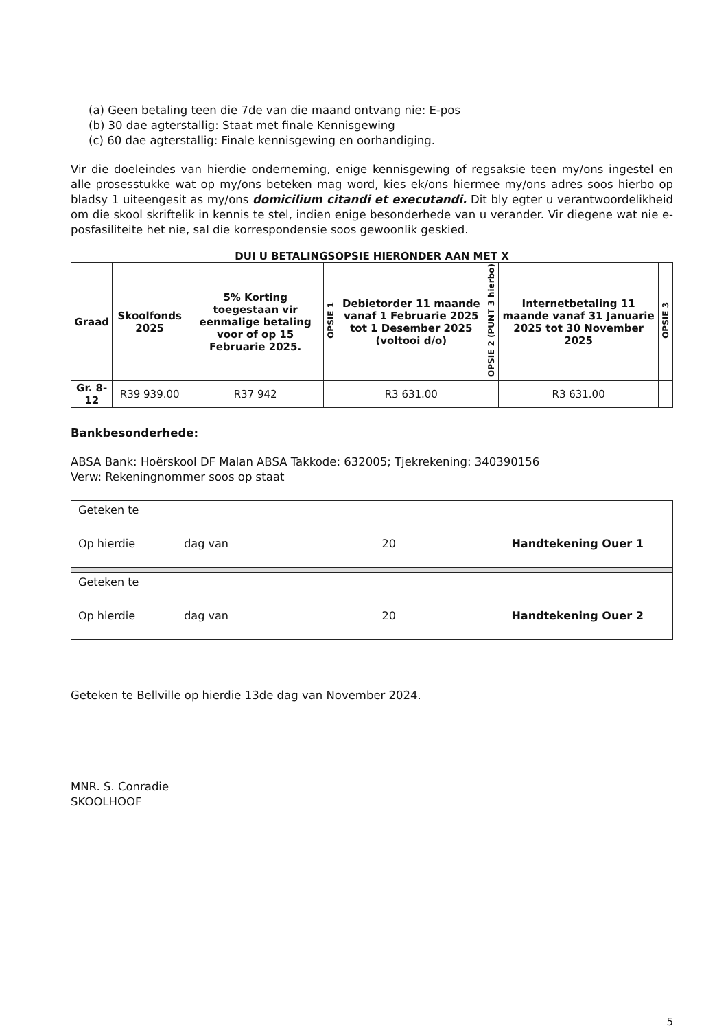(a) Geen betaling teen die 7de van die maand ontvang nie: E-pos
(b) 30 dae agterstallig: Staat met finale Kennisgewing
(c) 60 dae agterstallig: Finale kennisgewing en oorhandiging.
Vir die doeleindes van hierdie onderneming, enige kennisgewing of regsaksie teen my/ons ingestel en alle prosesstukke wat op my/ons beteken mag word, kies ek/ons hiermee my/ons adres soos hierbo op bladsy 1 uiteengesit as my/ons domicilium citandi et executandi. Dit bly egter u verantwoordelikheid om die skool skriftelik in kennis te stel, indien enige besonderhede van u verander. Vir diegene wat nie e-posfasiliteite het nie, sal die korrespondensie soos gewoonlik geskied.
DUI U BETALINGSOPSIE HIERONDER AAN MET X
| Graad | Skoolfonds 2025 | 5% Korting toegestaan vir eenmalige betaling voor of op 15 Februarie 2025. | OPSIE 1 | Debietorder 11 maande vanaf 1 Februarie 2025 tot 1 Desember 2025 (voltooi d/o) | OPSIE 2 (PUNT 3 hierbo) | Internetbetaling 11 maande vanaf 31 Januarie 2025 tot 30 November 2025 | OPSIE 3 |
| --- | --- | --- | --- | --- | --- | --- | --- |
| Gr. 8-12 | R39 939.00 | R37 942 | | R3 631.00 | | R3 631.00 | |
Bankbesonderhede:
ABSA Bank: Hoërskool DF Malan ABSA Takkode: 632005; Tjekrekening: 340390156
Verw: Rekeningnommer soos op staat
| Geteken te | |
| Op hierdie dag van 20 | Handtekening Ouer 1 |
| Geteken te | |
| Op hierdie dag van 20 | Handtekening Ouer 2 |
Geteken te Bellville op hierdie 13de dag van November 2024.
MNR. S. Conradie
SKOOLHOOF
5